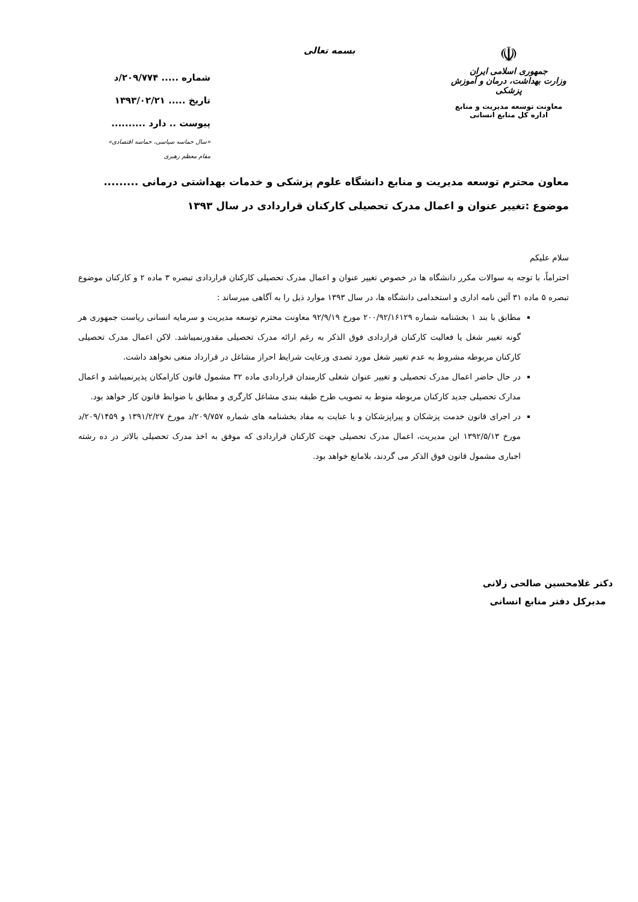☫
جمهوری اسلامی ایران
وزارت بهداشت، درمان و آموزش پزشکی
معاونت توسعه مدیریت و منابع
اداره کل منابع انسانی
بسمه تعالی
شماره ..... ۲۰۹/۷۷۴/د
تاریخ ..... ۱۳۹۳/۰۲/۲۱
پیوست .. دارد ..........
«سال حماسه سیاسی، حماسه اقتصادی»
مقام معظم رهبری
معاون محترم توسعه مدیریت و منابع دانشگاه علوم پزشکی و خدمات بهداشتی درمانی .........
موضوع :تغییر عنوان و اعمال مدرک تحصیلی کارکنان قراردادی در سال ۱۳۹۳
سلام علیکم
احتراماً، با توجه به سوالات مکرر دانشگاه ها در خصوص تغییر عنوان و اعمال مدرک تحصیلی کارکنان قراردادی تبصره ۳ ماده ۲ و کارکنان موضوع تبصره ۵ ماده ۳۱ آئین نامه اداری و استخدامی دانشگاه ها، در سال ۱۳۹۳ موارد ذیل را به آگاهی میرساند :
مطابق با بند ۱ بخشنامه شماره ۲۰۰/۹۲/۱۶۱۲۹ مورخ ۹۲/۹/۱۹ معاونت محترم توسعه مدیریت و سرمایه انسانی ریاست جمهوری هر گونه تغییر شغل یا فعالیت کارکنان قراردادی فوق الذکر به رغم ارائه مدرک تحصیلی مقدورنمیباشد. لاکن اعمال مدرک تحصیلی کارکنان مربوطه مشروط به عدم تغییر شغل مورد تصدی ورعایت شرایط احراز مشاغل در قرارداد منعی نخواهد داشت.
در حال حاضر اعمال مدرک تحصیلی و تغییر عنوان شغلی کارمندان قراردادی ماده ۳۲ مشمول قانون کارامکان پذیرنمیباشد و اعمال مدارک تحصیلی جدید کارکنان مربوطه منوط به تصویب طرح طبقه بندی مشاغل کارگری و مطابق با ضوابط قانون کار خواهد بود.
در اجرای قانون خدمت پزشکان و پیراپزشکان و با عنایت به مفاد بخشنامه های شماره ۲۰۹/۷۵۷/د مورخ ۱۳۹۱/۲/۲۷ و ۲۰۹/۱۴۵۹/د مورخ ۱۳۹۲/۵/۱۳ این مدیریت، اعمال مدرک تحصیلی جهت کارکنان قراردادی که موفق به اخذ مدرک تحصیلی بالاتر در ده رشته اجباری مشمول قانون فوق الذکر می گردند، بلامانع خواهد بود.
دکتر غلامحسین صالحی زلانی
مدیرکل دفتر منابع انسانی